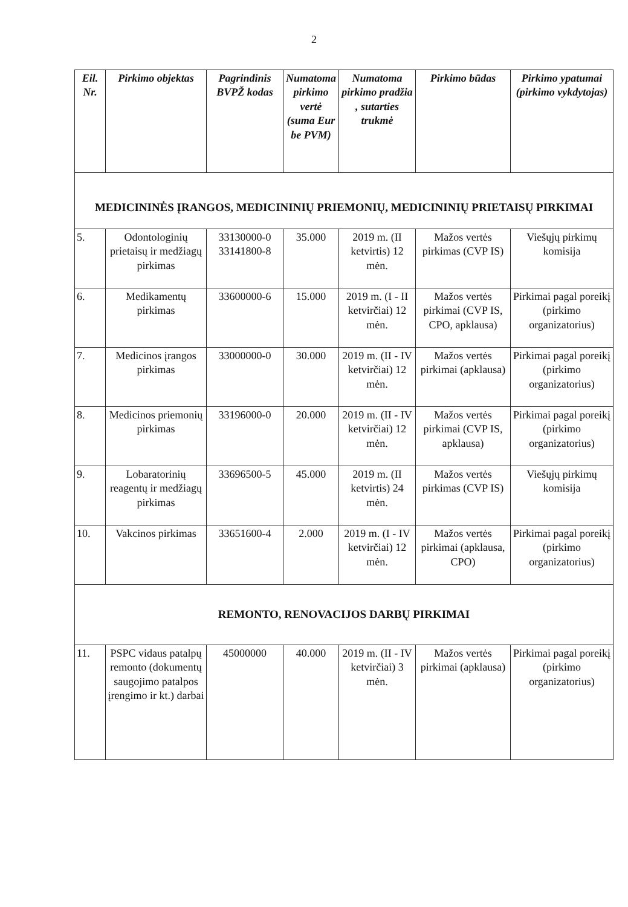2
| Eil. Nr. | Pirkimo objektas | Pagrindinis BVPŽ kodas | Numatoma pirkimo vertė (suma Eur be PVM) | Numatoma pirkimo pradžia , sutarties trukmė | Pirkimo būdas | Pirkimo ypatumai (pirkimo vykdytojas) |
| --- | --- | --- | --- | --- | --- | --- |
| MEDICININĖS ĮRANGOS, MEDICININIŲ PRIEMONIŲ, MEDICININIŲ PRIETAISŲ PIRKIMAI | | | | | | |
| 5. | Odontologinių prietaisų ir medžiagų pirkimas | 33130000-0 33141800-8 | 35.000 | 2019 m. (II ketvirtis) 12 mėn. | Mažos vertės pirkimas (CVP IS) | Viešųjų pirkimų komisija |
| 6. | Medikamentų pirkimas | 33600000-6 | 15.000 | 2019 m. (I - II ketvirčiai) 12 mėn. | Mažos vertės pirkimai (CVP IS, CPO, apklausa) | Pirkimai pagal poreikį (pirkimo organizatorius) |
| 7. | Medicinos įrangos pirkimas | 33000000-0 | 30.000 | 2019 m. (II - IV ketvirčiai) 12 mėn. | Mažos vertės pirkimai (apklausa) | Pirkimai pagal poreikį (pirkimo organizatorius) |
| 8. | Medicinos priemonių pirkimas | 33196000-0 | 20.000 | 2019 m. (II - IV ketvirčiai) 12 mėn. | Mažos vertės pirkimai (CVP IS, apklausa) | Pirkimai pagal poreikį (pirkimo organizatorius) |
| 9. | Lobaratorinių reagentų ir medžiagų pirkimas | 33696500-5 | 45.000 | 2019 m. (II ketvirtis) 24 mėn. | Mažos vertės pirkimas (CVP IS) | Viešųjų pirkimų komisija |
| 10. | Vakcinos pirkimas | 33651600-4 | 2.000 | 2019 m. (I - IV ketvirčiai) 12 mėn. | Mažos vertės pirkimai (apklausa, CPO) | Pirkimai pagal poreikį (pirkimo organizatorius) |
| REMONTO, RENOVACIJOS DARBŲ PIRKIMAI | | | | | | |
| 11. | PSPC vidaus patalpų remonto (dokumentų saugojimo patalpos įrengimo ir kt.) darbai | 45000000 | 40.000 | 2019 m. (II - IV ketvirčiai) 3 mėn. | Mažos vertės pirkimai (apklausa) | Pirkimai pagal poreikį (pirkimo organizatorius) |